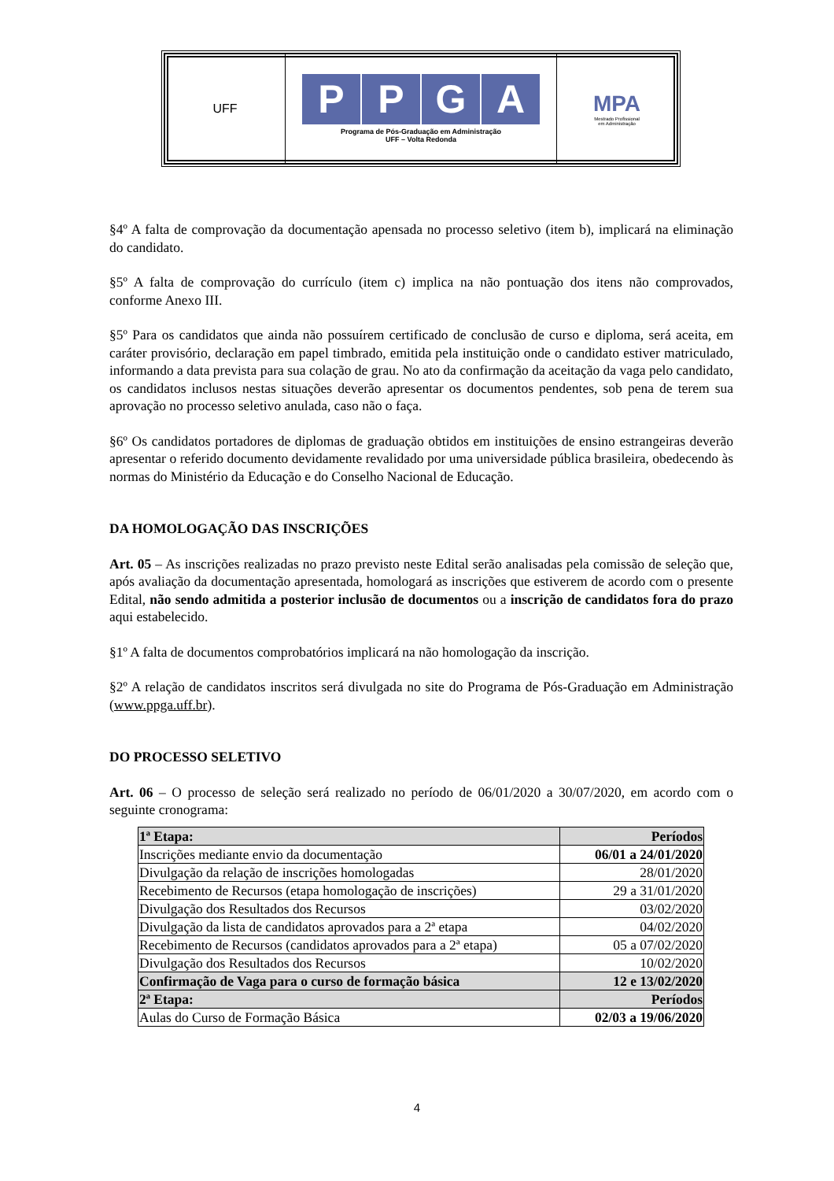| UFF | P P G A Programa de Pós-Graduação em Administração UFF – Volta Redonda | MPA Mestrado Profissional em Administração |
§4º A falta de comprovação da documentação apensada no processo seletivo (item b), implicará na eliminação do candidato.
§5º A falta de comprovação do currículo (item c) implica na não pontuação dos itens não comprovados, conforme Anexo III.
§5º Para os candidatos que ainda não possuírem certificado de conclusão de curso e diploma, será aceita, em caráter provisório, declaração em papel timbrado, emitida pela instituição onde o candidato estiver matriculado, informando a data prevista para sua colação de grau. No ato da confirmação da aceitação da vaga pelo candidato, os candidatos inclusos nestas situações deverão apresentar os documentos pendentes, sob pena de terem sua aprovação no processo seletivo anulada, caso não o faça.
§6º Os candidatos portadores de diplomas de graduação obtidos em instituições de ensino estrangeiras deverão apresentar o referido documento devidamente revalidado por uma universidade pública brasileira, obedecendo às normas do Ministério da Educação e do Conselho Nacional de Educação.
DA HOMOLOGAÇÃO DAS INSCRIÇÕES
Art. 05 – As inscrições realizadas no prazo previsto neste Edital serão analisadas pela comissão de seleção que, após avaliação da documentação apresentada, homologará as inscrições que estiverem de acordo com o presente Edital, não sendo admitida a posterior inclusão de documentos ou a inscrição de candidatos fora do prazo aqui estabelecido.
§1º A falta de documentos comprobatórios implicará na não homologação da inscrição.
§2º A relação de candidatos inscritos será divulgada no site do Programa de Pós-Graduação em Administração (www.ppga.uff.br).
DO PROCESSO SELETIVO
Art. 06 – O processo de seleção será realizado no período de 06/01/2020 a 30/07/2020, em acordo com o seguinte cronograma:
| 1ª Etapa: | Períodos |
| --- | --- |
| Inscrições mediante envio da documentação | 06/01 a 24/01/2020 |
| Divulgação da relação de inscrições homologadas | 28/01/2020 |
| Recebimento de Recursos (etapa homologação de inscrições) | 29 a 31/01/2020 |
| Divulgação dos Resultados dos Recursos | 03/02/2020 |
| Divulgação da lista de candidatos aprovados para a 2ª etapa | 04/02/2020 |
| Recebimento de Recursos (candidatos aprovados para a 2ª etapa) | 05 a 07/02/2020 |
| Divulgação dos Resultados dos Recursos | 10/02/2020 |
| Confirmação de Vaga para o curso de formação básica | 12 e 13/02/2020 |
| 2ª Etapa: | Períodos |
| Aulas do Curso de Formação Básica | 02/03 a 19/06/2020 |
4